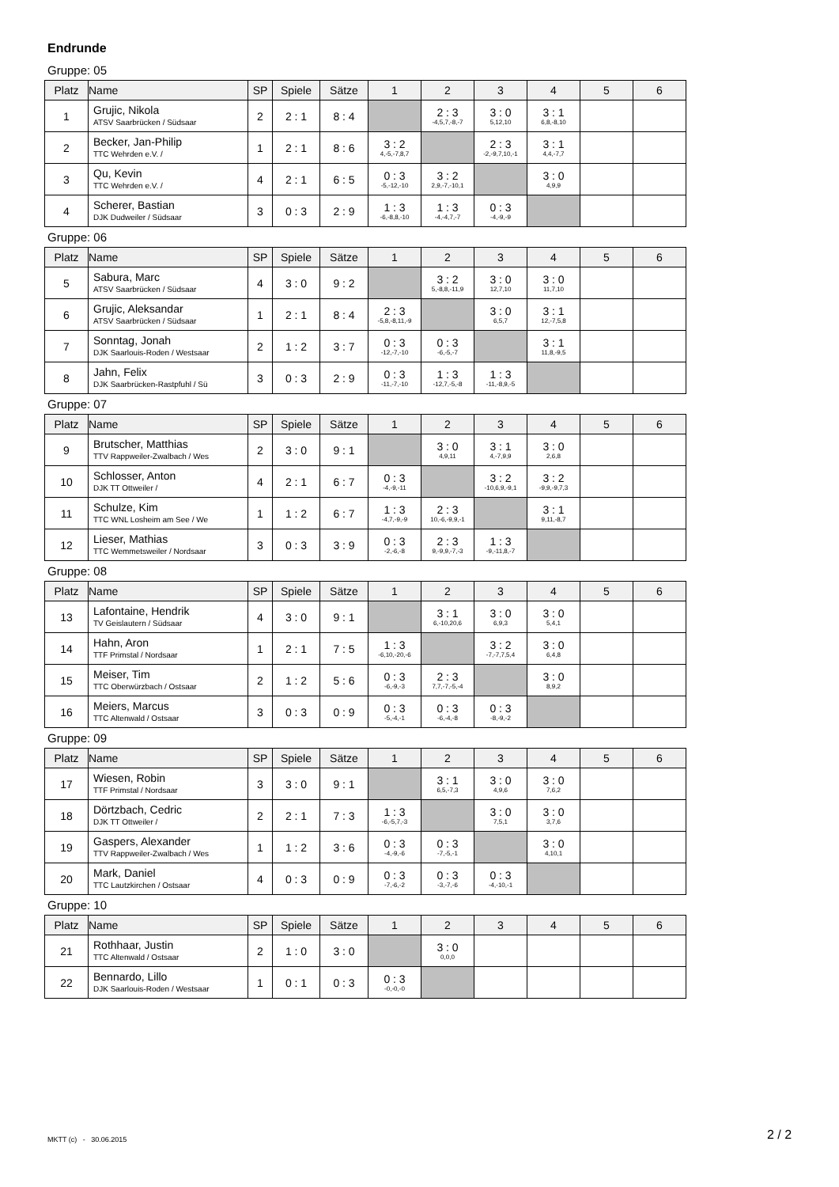Endrunde
Gruppe: 05
| Platz | Name | SP | Spiele | Sätze | 1 | 2 | 3 | 4 | 5 | 6 |
| --- | --- | --- | --- | --- | --- | --- | --- | --- | --- | --- |
| 1 | Grujic, Nikola ATSV Saarbrücken / Südsaar | 2 | 2 : 1 | 8 : 4 | | 2 : 3 -4,5,7,-8,-7 | 3 : 0 5,12,10 | 3 : 1 6,8,-8,10 | | |
| 2 | Becker, Jan-Philip TTC Wehrden e.V. / | 1 | 2 : 1 | 8 : 6 | 3 : 2 4,-5,-7,8,7 | | 2 : 3 -2,-9,7,10,-1 | 3 : 1 4,4,-7,7 | | |
| 3 | Qu, Kevin TTC Wehrden e.V. / | 4 | 2 : 1 | 6 : 5 | 0 : 3 -5,-12,-10 | 3 : 2 2,9,-7,-10,1 | | 3 : 0 4,9,9 | | |
| 4 | Scherer, Bastian DJK Dudweiler / Südsaar | 3 | 0 : 3 | 2 : 9 | 1 : 3 -6,-8,8,-10 | 1 : 3 -4,-4,7,-7 | 0 : 3 -4,-9,-9 | | | |
Gruppe: 06
| Platz | Name | SP | Spiele | Sätze | 1 | 2 | 3 | 4 | 5 | 6 |
| --- | --- | --- | --- | --- | --- | --- | --- | --- | --- | --- |
| 5 | Sabura, Marc ATSV Saarbrücken / Südsaar | 4 | 3 : 0 | 9 : 2 | | 3 : 2 5,-8,8,-11,9 | 3 : 0 12,7,10 | 3 : 0 11,7,10 | | |
| 6 | Grujic, Aleksandar ATSV Saarbrücken / Südsaar | 1 | 2 : 1 | 8 : 4 | 2 : 3 -5,8,-8,11,-9 | | 3 : 0 6,5,7 | 3 : 1 12,-7,5,8 | | |
| 7 | Sonntag, Jonah DJK Saarlouis-Roden / Westsaar | 2 | 1 : 2 | 3 : 7 | 0 : 3 -12,-7,-10 | 0 : 3 -6,-5,-7 | | 3 : 1 11,8,-9,5 | | |
| 8 | Jahn, Felix DJK Saarbrücken-Rastpfuhl / Sü | 3 | 0 : 3 | 2 : 9 | 0 : 3 -11,-7,-10 | 1 : 3 -12,7,-5,-8 | 1 : 3 -11,-8,9,-5 | | | |
Gruppe: 07
| Platz | Name | SP | Spiele | Sätze | 1 | 2 | 3 | 4 | 5 | 6 |
| --- | --- | --- | --- | --- | --- | --- | --- | --- | --- | --- |
| 9 | Brutscher, Matthias TTV Rappweiler-Zwalbach / Wes | 2 | 3 : 0 | 9 : 1 | | 3 : 0 4,9,11 | 3 : 1 4,-7,9,9 | 3 : 0 2,6,8 | | |
| 10 | Schlosser, Anton DJK TT Ottweiler / | 4 | 2 : 1 | 6 : 7 | 0 : 3 -4,-9,-11 | | 3 : 2 -10,6,9,-9,1 | 3 : 2 -9,9,-9,7,3 | | |
| 11 | Schulze, Kim TTC WNL Losheim am See / We | 1 | 1 : 2 | 6 : 7 | 1 : 3 -4,7,-9,-9 | 2 : 3 10,-6,-9,9,-1 | | 3 : 1 9,11,-8,7 | | |
| 12 | Lieser, Mathias TTC Wemmetsweiler / Nordsaar | 3 | 0 : 3 | 3 : 9 | 0 : 3 -2,-6,-8 | 2 : 3 9,-9,9,-7,-3 | 1 : 3 -9,-11,8,-7 | | | |
Gruppe: 08
| Platz | Name | SP | Spiele | Sätze | 1 | 2 | 3 | 4 | 5 | 6 |
| --- | --- | --- | --- | --- | --- | --- | --- | --- | --- | --- |
| 13 | Lafontaine, Hendrik TV Geislautern / Südsaar | 4 | 3 : 0 | 9 : 1 | | 3 : 1 6,-10,20,6 | 3 : 0 6,9,3 | 3 : 0 5,4,1 | | |
| 14 | Hahn, Aron TTF Primstal / Nordsaar | 1 | 2 : 1 | 7 : 5 | 1 : 3 -6,10,-20,-6 | | 3 : 2 -7,-7,7,5,4 | 3 : 0 6,4,8 | | |
| 15 | Meiser, Tim TTC Oberwürzbach / Ostsaar | 2 | 1 : 2 | 5 : 6 | 0 : 3 -6,-9,-3 | 2 : 3 7,7,-7,-5,-4 | | 3 : 0 8,9,2 | | |
| 16 | Meiers, Marcus TTC Altenwald / Ostsaar | 3 | 0 : 3 | 0 : 9 | 0 : 3 -5,-4,-1 | 0 : 3 -6,-4,-8 | 0 : 3 -8,-9,-2 | | | |
Gruppe: 09
| Platz | Name | SP | Spiele | Sätze | 1 | 2 | 3 | 4 | 5 | 6 |
| --- | --- | --- | --- | --- | --- | --- | --- | --- | --- | --- |
| 17 | Wiesen, Robin TTF Primstal / Nordsaar | 3 | 3 : 0 | 9 : 1 | | 3 : 1 6,5,-7,3 | 3 : 0 4,9,6 | 3 : 0 7,6,2 | | |
| 18 | Dörtzbach, Cedric DJK TT Ottweiler / | 2 | 2 : 1 | 7 : 3 | 1 : 3 -6,-5,7,-3 | | 3 : 0 7,5,1 | 3 : 0 3,7,6 | | |
| 19 | Gaspers, Alexander TTV Rappweiler-Zwalbach / Wes | 1 | 1 : 2 | 3 : 6 | 0 : 3 -4,-9,-6 | 0 : 3 -7,-5,-1 | | 3 : 0 4,10,1 | | |
| 20 | Mark, Daniel TTC Lautzkirchen / Ostsaar | 4 | 0 : 3 | 0 : 9 | 0 : 3 -7,-6,-2 | 0 : 3 -3,-7,-6 | 0 : 3 -4,-10,-1 | | | |
Gruppe: 10
| Platz | Name | SP | Spiele | Sätze | 1 | 2 | 3 | 4 | 5 | 6 |
| --- | --- | --- | --- | --- | --- | --- | --- | --- | --- | --- |
| 21 | Rothhaar, Justin TTC Altenwald / Ostsaar | 2 | 1 : 0 | 3 : 0 | | 3 : 0 0,0,0 | | | | |
| 22 | Bennardo, Lillo DJK Saarlouis-Roden / Westsaar | 1 | 0 : 1 | 0 : 3 | 0 : 3 -0,-0,-0 | | | | | |
MKTT (c) - 30.06.2015 2 / 2